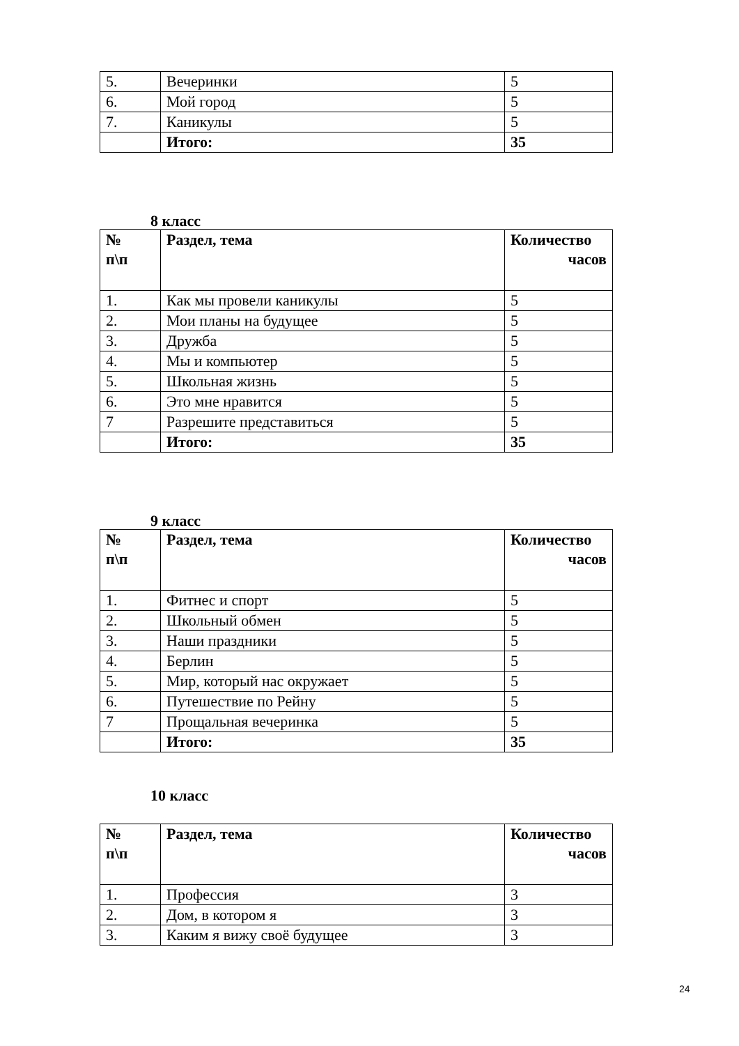| 5. | Вечеринки | 5 |
| 6. | Мой город | 5 |
| 7. | Каникулы | 5 |
| | Итого: | 35 |
8 класс
| № п\п | Раздел, тема | Количество часов |
| 1. | Как мы провели каникулы | 5 |
| 2. | Мои планы на будущее | 5 |
| 3. | Дружба | 5 |
| 4. | Мы и компьютер | 5 |
| 5. | Школьная жизнь | 5 |
| 6. | Это мне нравится | 5 |
| 7 | Разрешите представиться | 5 |
| | Итого: | 35 |
9 класс
| № п\п | Раздел, тема | Количество часов |
| 1. | Фитнес и спорт | 5 |
| 2. | Школьный обмен | 5 |
| 3. | Наши праздники | 5 |
| 4. | Берлин | 5 |
| 5. | Мир, который нас окружает | 5 |
| 6. | Путешествие по Рейну | 5 |
| 7 | Прощальная вечеринка | 5 |
| | Итого: | 35 |
10 класс
| № п\п | Раздел, тема | Количество часов |
| 1. | Профессия | 3 |
| 2. | Дом, в котором я | 3 |
| 3. | Каким я вижу своё будущее | 3 |
24